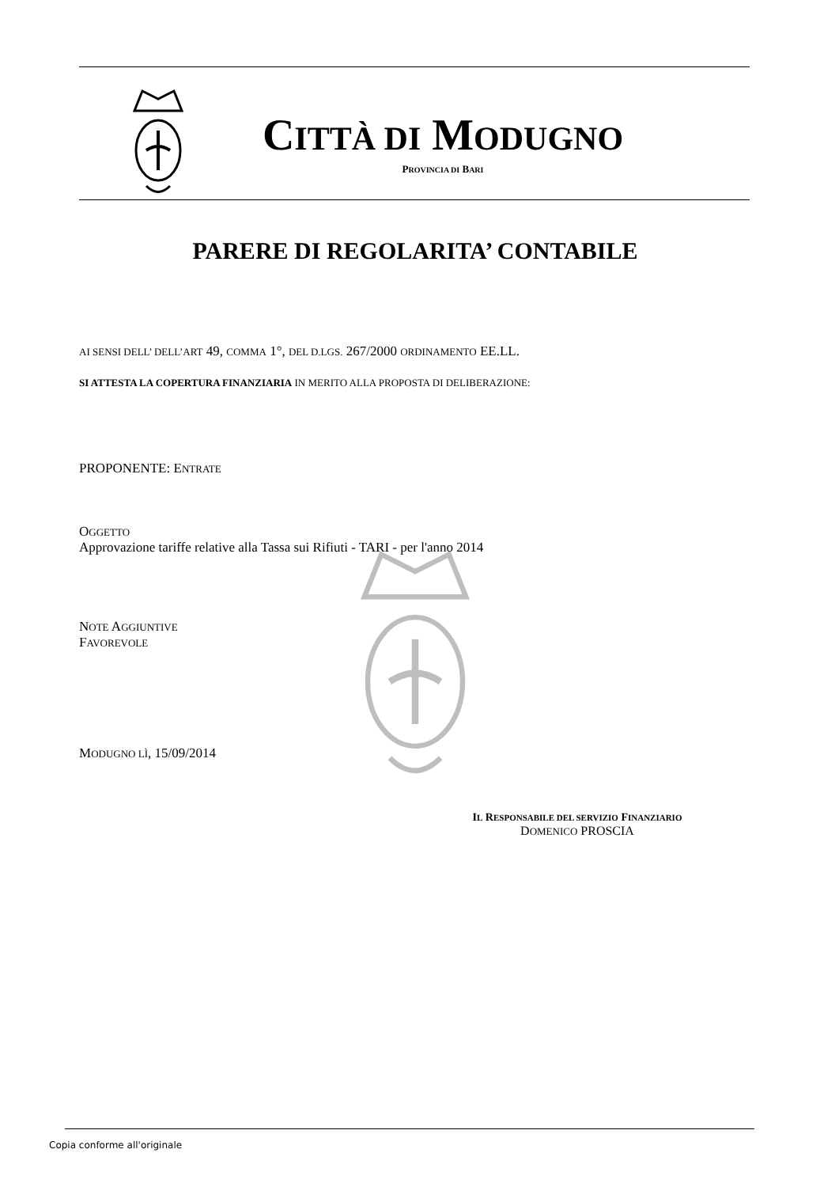CITTÀ DI MODUGNO
PROVINCIA DI BARI
PARERE DI REGOLARITA’ CONTABILE
AI SENSI DELL’ DELL’ART 49, COMMA 1°, DEL D.LGS. 267/2000 ORDINAMENTO EE.LL.
SI ATTESTA LA COPERTURA FINANZIARIA IN MERITO ALLA PROPOSTA DI DELIBERAZIONE:
PROPONENTE: ENTRATE
OGGETTO
Approvazione tariffe relative alla Tassa sui Rifiuti - TARI - per l'anno 2014
NOTE AGGIUNTIVE
FAVOREVOLE
MODUGNO LÌ, 15/09/2014
IL RESPONSABILE DEL SERVIZIO FINANZIARIO
DOMENICO PROSCIA
Copia conforme all'originale